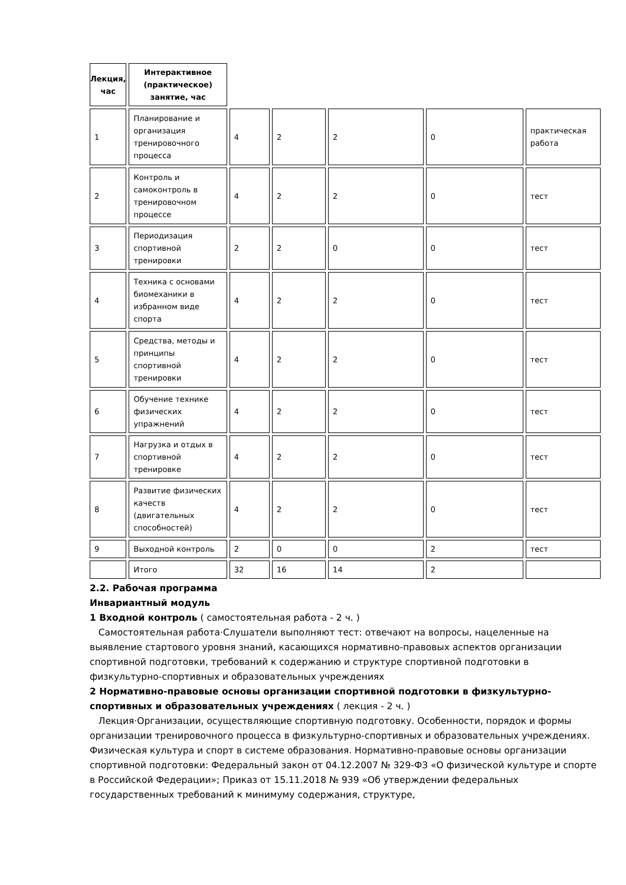| Лекция, час | Интерактивное (практическое) занятие, час | | | | | |
| 1 | Планирование и организация тренировочного процесса | 4 | 2 | 2 | 0 | практическая работа |
| 2 | Контроль и самоконтроль в тренировочном процессе | 4 | 2 | 2 | 0 | тест |
| 3 | Периодизация спортивной тренировки | 2 | 2 | 0 | 0 | тест |
| 4 | Техника с основами биомеханики в избранном виде спорта | 4 | 2 | 2 | 0 | тест |
| 5 | Средства, методы и принципы спортивной тренировки | 4 | 2 | 2 | 0 | тест |
| 6 | Обучение технике физических упражнений | 4 | 2 | 2 | 0 | тест |
| 7 | Нагрузка и отдых в спортивной тренировке | 4 | 2 | 2 | 0 | тест |
| 8 | Развитие физических качеств (двигательных способностей) | 4 | 2 | 2 | 0 | тест |
| 9 | Выходной контроль | 2 | 0 | 0 | 2 | тест |
| | Итого | 32 | 16 | 14 | 2 | |
2.2. Рабочая программа
Инвариантный модуль
1 Входной контроль ( самостоятельная работа - 2 ч. )
Самостоятельная работа·Слушатели выполняют тест: отвечают на вопросы, нацеленные на выявление стартового уровня знаний, касающихся нормативно-правовых аспектов организации спортивной подготовки, требований к содержанию и структуре спортивной подготовки в физкультурно-спортивных и образовательных учреждениях
2 Нормативно-правовые основы организации спортивной подготовки в физкультурно-спортивных и образовательных учреждениях ( лекция - 2 ч. )
Лекция·Организации, осуществляющие спортивную подготовку. Особенности, порядок и формы организации тренировочного процесса в физкультурно-спортивных и образовательных учреждениях. Физическая культура и спорт в системе образования. Нормативно-правовые основы организации спортивной подготовки: Федеральный закон от 04.12.2007 № 329-ФЗ «О физической культуре и спорте в Российской Федерации»; Приказ от 15.11.2018 № 939 «Об утверждении федеральных государственных требований к минимуму содержания, структуре,